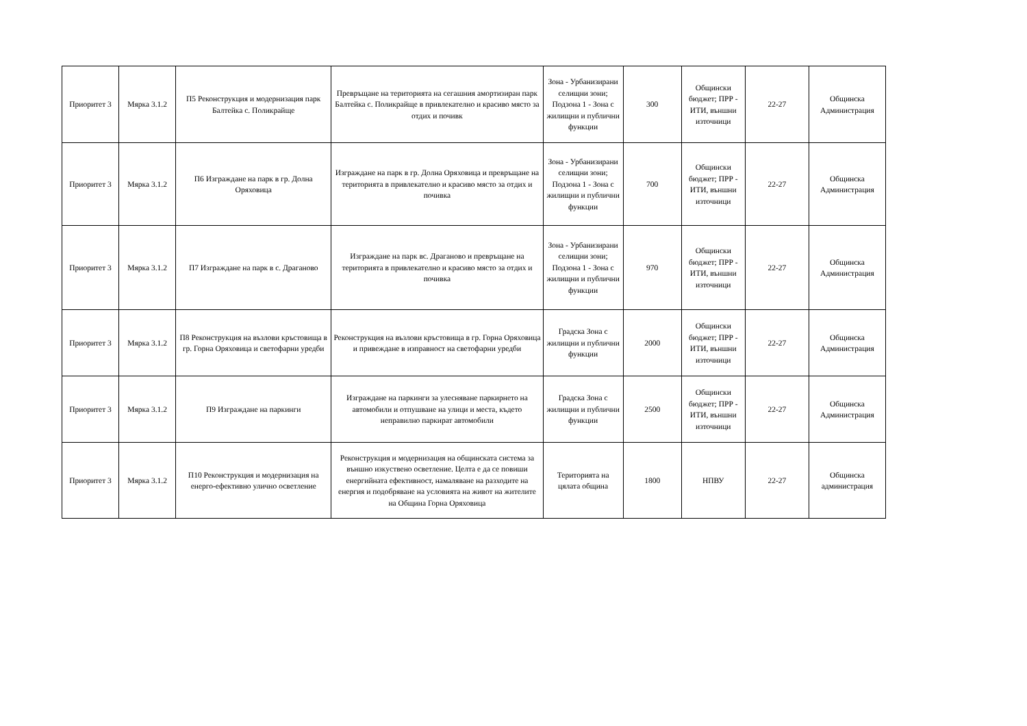| Приоритет 3 | Мярка 3.1.2 | П5 Реконструкция и модернизация парк Балтейка с. Поликрайще | Превръщане на територията на сегашния амортизиран парк Балтейка с. Поликрайще в привлекателно и красиво място за отдих и почивк | Зона - Урбанизирани селищни зони; Подзона 1 - Зона с жилищни и публични функции | 300 | Общински бюджет; ПРР - ИТИ, външни източници | 22-27 | Общинска Администрация |
| Приоритет 3 | Мярка 3.1.2 | П6 Изграждане на парк в гр. Долна Оряховица | Изграждане на парк в гр. Долна Оряховица и превръщане на територията в привлекателно и красиво място за отдих и почивка | Зона - Урбанизирани селищни зони; Подзона 1 - Зона с жилищни и публични функции | 700 | Общински бюджет; ПРР - ИТИ, външни източници | 22-27 | Общинска Администрация |
| Приоритет 3 | Мярка 3.1.2 | П7 Изграждане на парк в с. Драганово | Изграждане на парк вс. Драганово и превръщане на територията в привлекателно и красиво място за отдих и почивка | Зона - Урбанизирани селищни зони; Подзона 1 - Зона с жилищни и публични функции | 970 | Общински бюджет; ПРР - ИТИ, външни източници | 22-27 | Общинска Администрация |
| Приоритет 3 | Мярка 3.1.2 | П8 Реконструкция на възлови кръстовища в гр. Горна Оряховица и светофарни уредби | Реконструкция на възлови кръстовища в гр. Горна Оряховица и привеждане в изправност на светофарни уредби | Градска Зона с жилищни и публични функции | 2000 | Общински бюджет; ПРР - ИТИ, външни източници | 22-27 | Общинска Администрация |
| Приоритет 3 | Мярка 3.1.2 | П9 Изграждане на паркинги | Изграждане на паркинги за улесняване паркирнето на автомобили и отпушване на улици и места, където неправилно паркират автомобили | Градска Зона с жилищни и публични функции | 2500 | Общински бюджет; ПРР - ИТИ, външни източници | 22-27 | Общинска Администрация |
| Приоритет 3 | Мярка 3.1.2 | П10 Реконструкция и модернизация на енерго-ефективно улично осветление | Реконструкция и модернизация на общинската система за външно изкуствено осветление. Целта е да се повиши енергийната ефективност, намаляване на разходите на енергия и подобряване на условията на живот на жителите на Община Горна Оряховица | Територията на цялата община | 1800 | НПВУ | 22-27 | Общинска администрация |